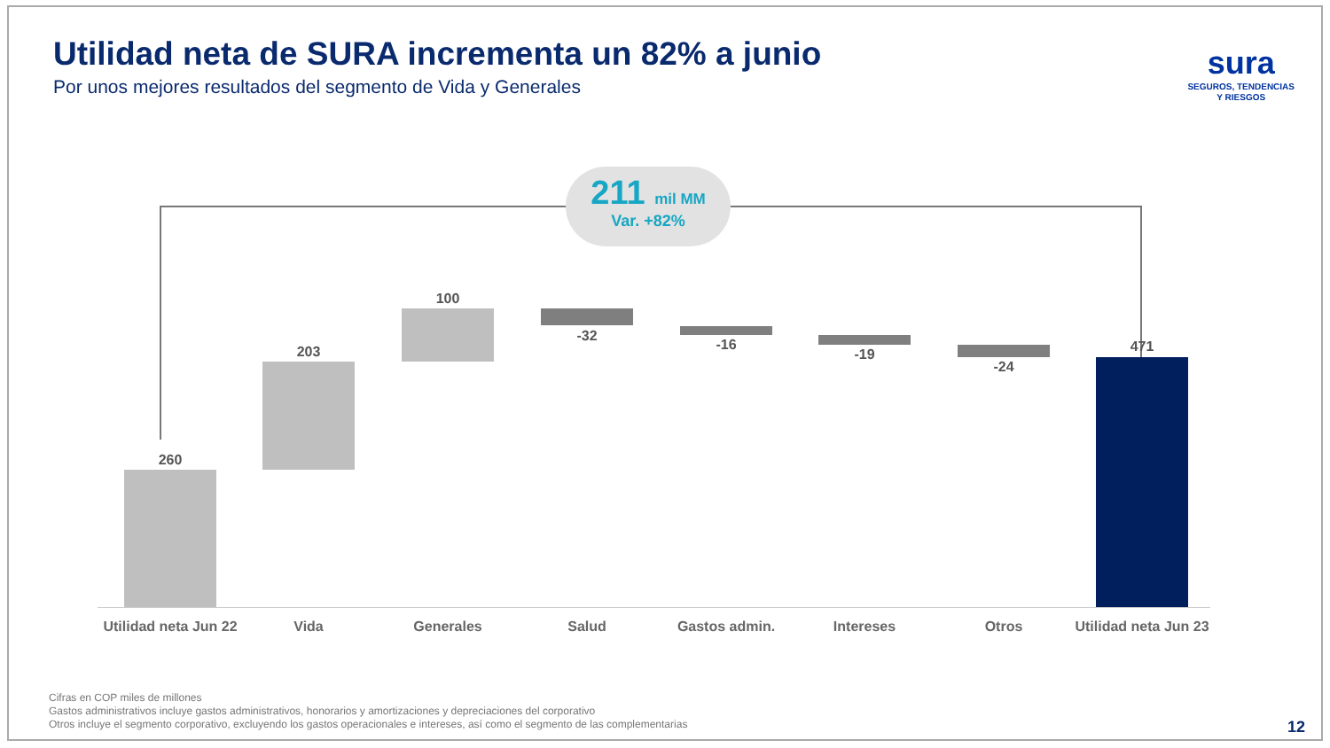Utilidad neta de SURA incrementa un 82% a junio
Por unos mejores resultados del segmento de Vida y Generales
sura
SEGUROS, TENDENCIAS
Y RIESGOS
211 mil MM
Var. +82%
260
203
100
-32
-16
-19
-24
471
Utilidad neta Jun 22
Vida Generales Salud Gastos admin. Intereses Otros
Utilidad neta Jun 23
Cifras en COP miles de millones
Gastos administrativos incluye gastos administrativos, honorarios y amortizaciones y depreciaciones del corporativo
Otros incluye el segmento corporativo, excluyendo los gastos operacionales e intereses, así como el segmento de las complementarias
12